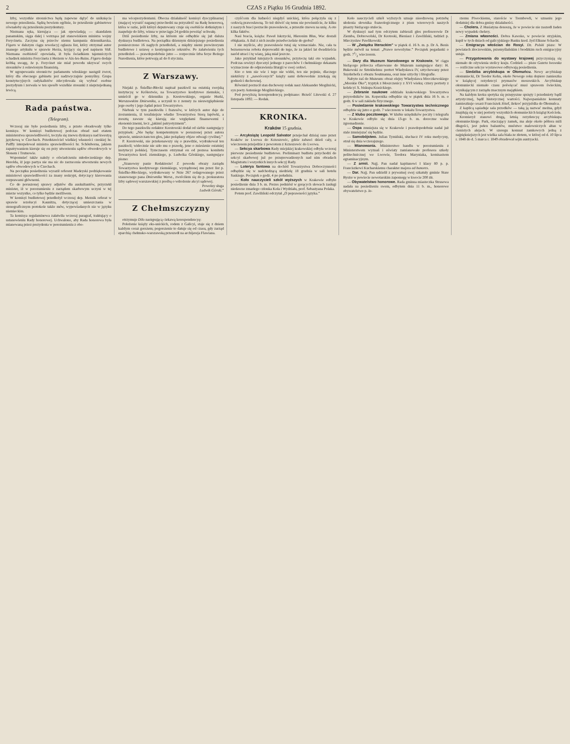2 CZAS z Piątku 16 Grudnia 1892.
Izby, wszystkie stronnictwa będą zapewne dążyć do uniknięcia nowego przesilenia. Sądzą bowiem ogólnie, że przesilenie gabinetowe równałoby się przesileniu prezydentury.
Nieznana ręka, kierująca — jak opowiadają — skandalem panamskim, sięga dalej i wstrząsa już stanowiskiem ministra wojny Freycineta. Zaczyna się przeciw niemu kampania dziennikarska. Figaro w dalszym ciągu rewelacyj ogłasza list, który otrzymał autor znanego artykułu w sprawie Herza, kryjący się pod napisem Vidi. Nieznana osobistość opowiada, iż była świadkiem tajemniczych schadzek ministra Freycineta z Herzem w Aix-les-Bains. Figaro dodaje krótką uwagę, że p. Freycinet nie miał powodu ukrywać swych stosunków z osławionym finansistą.
W ugrupowaniu stronnictw parlamentu włoskiego nastąpił zwrot, który dla obecnego gabinetu jest nadzwyczajnie pomyślny. Grupa konstytucyjnych radykalistów zdecydowała się wybrać osobne prezydyum i zerwała w ten sposób wszelkie stosunki z nieprzejednaną lewicą.
Rada państwa.
(Telegram).
Wczoraj nie było posiedzenia Izby, a przeto obradowały tylko komisye. W komisyi budżetowej podczas obrad nad etatem ministerstwa sprawiedliwości, toczyła się znowu dyskusya nad kwestyą językową w Czechach. Przedstawiciel wielkiej własności czeskiej hr. Palffy interpelował ministra sprawiedliwości hr. Schönborna, jakiem zapatrywaniem kieruje się on przy utworzeniu sądów obwodowych w Słonem i Trutnowie.
Wspomnieć także należy o oświadczeniu młodoczeskiego dep. Herolda, iż jego partya nie ma nic do zarzucenia utworzeniu nowych sądów obwodowych w Czechach.
Na początku posiedzenia wyraził referent Madeyski podziękowanie ministrowi sprawiedliwości za znany reskrypt, dotyczący kierowania rozprawami głównemi.
Co do poruszonej sprawy adjutów dla auskultantów, przyrzekł minister, iż w porozumieniu z zarządem skarbowym uczyni w tej mierze wszystko, co tylko będzie możliwem.
W komisyi budżetowej przedłożył wczoraj dep. Meznik referat w sprawie rezolucyi Kaunitza, dotyczącej umieszczania w stenograficznym protokole także mów, wypowiadanych nie w języku niemieckim.
Ta komisya regulaminowa załatwiła wczoraj paragraf, traktujący o ustanowieniu Rady honorowej. Uchwalono, aby Rada honorowa była mianowaną przez prezydenta w porozumieniu z obo-
ma wiceprezydentami. Obecna działalność komisyi dyscyplinarnej (mającej wyrazić naganę) przechodzi na przyszłość na Radę honorową, która w razie, jeśli któryś deputowany czuje się osobiście dotkniętym i zaapeluje do Izby, winna w przeciągu 24 godzin powziąć uchwałę.
Dziś posiedzenie Izby, na którem nie odbędzie się już dalsza dyskusya budżetowa. Na porządku dziennym dzisiejszego posiedzenia pomieszczono 16 nagłych przedłożeń, a między niemi prowizoryum budżetowe i ustawę o kontyngencie rekrutów. Po załatwieniu tych przedłożeń — prawdopodobnie jutro — rozpocznie Izba ferye Bożego Narodzenia, które potrwają aż do 8 stycznia.
Z Warszawy.
Niejaki p. Śniežko-Błocki napisał paszkwil na ostatnią swojską instytucyę w Królestwie, na Towarzystwo kredytowe ziemskie, i umieścił go w dzienniku p. Krestowskiego, organie Hurki, Warszawskim Dniewniku, a uczynił to z zemsty za nieuwzględnienie jego osoby i jego żądań przez Towarzystwo.
Niebrak w tym paszkwilu i frazesów, w których autor daje do zrozumienia, iż teraźniejsze władze Towarzystwa biorą łapówki, a zresztą zawsze się kierują nie względami finansowemi i ekonomicznemi, lecz „jakimś patryotyzmem”.
Do tego paszkwilu redaktor Krestowski dodał od siebie następujący przypisek: „Nie będąc kompetentnym w poruszonej przez autora sprawie, umieszczam ten głos, jako pożądany objaw odwagi cywilnej.”
P. Krestowski, nie przekonawszy się o prawdzie, wydrukował ten paszkwil; widocznie nie szło mu o prawdę, jeno o zniesienie ostatniej instytucyi polskiej. Tymczasem otrzymał on od prezesa komitetu Towarzystwa kred. ziemskiego, p. Ludwika Górskiego, następujące pismo:
„Szanowny panie Redaktorze! Z powodu obrazy zarządu Towarzystwa kredytowego ziemskiego, wyrządzonej mu przez list p. Śniežko-Błockiego, wydrukowany w Nrze 267 redagowanego przez szanownego pana Dniewnika Warsz., zwróciłem się do p. prokuratora Izby sądowej warszawskiej z prośbą o wdrożenie akcyi sądowej.
Powolny sługa
Ludwik Górski.”
Z Chełmszczyzny
otrzymuje Dilo następującą ciekawą korespondencyę:
Położenie księży eks-unickich, rodem z Galicyi, staje się z dniem każdym coraz gorszem; pogorszenie to datuje się od czasu, gdy zarząd eparchią chełmsko-warszawską przeszedł na archijereja Flawiana.
czyśćcem dla ludności niegdyś unickiej, która połączyła się z cerkwią prawosławną. To też dziwić się temu nie powinniście, że kilku z naszych braci porzuciło prawosławie, a przeszło znowu na unię. A oto kilka faktów.
Nasi bracia, księża: Paweł Iskrzycki, Hieronim Blus, Wac dostali obłąkania. A iluż z nich zeszło przedwcześnie do grobu?
I nie myślcie, aby prawosławie tutaj się wzmacniało. Nie, cała ta bezsensowna robota doprowadzi do tego, że za jakieś lat dwadzieścia naród utraci i tę wiarę, jaką miał jeszcze.
Jako przykład tutejszych stosunków, przytoczę taki oto wypadek. Podczas rewizyi dyecezyi jednego z parochów I chełmskiego dekanatu wyznaczono do odprawienia liturgii w swej cerkwi.
Kto o tem nie wie i tego nie widzi, ten nie pojmie, dlaczego niektórzy z „nawróconych” księży sami dobrowolnie zrzekają się godności duchownej.
Również porzucił stan duchowny rodak nasz Aleksander Mogilnicki, syn poety Antoniego Mogilnickiego.
Pod powyższą korespondencyą podpisano: Brześć Litewski d. 27 listopada 1892. — Rodak.
KRONIKA.
Kraków 15 grudnia.
— Arcyksiążę Leopold Salvator przejechał dzisiaj rano przez Kraków ze Lwowa do Krzeszowic, gdzie zabawi dzień cały, a wieczorem przejedzie z powrotem z Krzeszowic do Lwowa.
— Sekcya skarbowa Rady miejskiej krakowskiej odbyła wczoraj pierwsze posiedzenie budżetowe. Preliminarz budżetu przychodzi do sekcyi skarbowej już po przeprowadzonych nad nim obradach Magistratu i wszystkich innych sekcyj Rady.
— Loterya fantowa na dochód Towarzystwa Dobroczynności odbędzie się w nadchodzącą niedzielę 18 grudnia w sali hotelu Saskiego. Początek o godz. 4 po południu.
— Koło nauczycieli szkół wyższych w Krakowie odbyło posiedzenie dnia 3 b. m. Prezes podniósł w gorących słowach zasługi niedawno zmarłego członka Koła i Wydziału, prof. Sebastyana Polaka.
Potem prof. Zawiliński odczytał „O poprawności języka.”
Koło nauczycieli szkół wyższych uznaje nieodzowną potrzebę ułożenia słownika frazeologicznego z pism wzorowych naszych pisarzy bieżącego stulecia.
W dyskusyi nad tym odczytem zabierali głos profesorowie Dr Ziemba, Dobrowolski, Dr Krotoski, Bieniasz i Zawiliński, tudzież p. Mieczysław Pawlikowski.
— W „Związku literackim” w piątek d. 16 b. m. p. Dr A. Benis będzie mówił na temat: „Prawo nowożytne.” Początek pogadanki o godz. 71/2 wieczorem.
— Dary dla Muzeum Narodowego w Krakowie. W ciągu bieżącego półrocza ofiarowano do Muzeum następujące dary: H. Bukowski ze Sztokholmu: portret Władysława IV, sztychowany przez Snyderhofa z obrazu Soutmanna, oraz inne sztychy i litografie.
Nabyto zaś do Muzeum: obraz olejny Władysława Mroczkowskiego „Morskie Oko”; tryptyk z Moszczenicy z XVI wieku; cztery portrety z kolekcyi X. biskupa Krasickiego.
— Zebranie naukowe oddziału krakowskiego Towarzystwa przyrodników im. Kopernika odbędzie się w piątek dnia 16 b. m. o godz. 6 w sali zakładu fizycznego.
— Posiedzenie krakowskiego Towarzystwa technicznego odbędzie się jutro o godz. 7 wieczorem w lokalu Towarzystwa.
— Z klubu pocztowego. W klubie urzędników poczty i telegrafu w Krakowie odbyło się dnia 13-go b. m. doroczne walne zgromadzenie.
— Ospa zmniejsza się w Krakowie i prawdopodobnie nadal już stale zmniejszać się będzie.
— Samobójstwo. Julian Tymiński, słuchacz IV roku medycyny, otruł się dnia wczorajszego.
— Mianowania. Ministerstwo handlu w porozumieniu z Ministerstwem wyznań i oświaty zamianowało profesora szkoły politechnicznej we Lwowie, Teodora Maryniaka, komisarzem egzaminacyjnym.
— Z armii. Najj. Pan nadał kapitanowi I klasy 80 p. p. Franciszkowi Kucharskiemu charakter majora ad honores.
— Dar. Najj. Pan udzielił z prywatnej swej szkatuły gminie Stare Bystre w powiecie nowotarskim zapomogę w kwocie 200 złr.
— Obywatelstwo honorowe. Rada gminna miasteczka Strusowa nadała na posiedzeniu swem, odbytem dnia 11 b. m., honorowe obywatelstwo p. Je-
rzemu Piwockiemu, staroście w Trembowli, w uznaniu jego dodatniej dla dobra gminy działalności.
— Cholera. Z Husiatyna donoszą, że w powiecie nie zaszedł żaden nowy wypadek cholery.
— Zmiana własności. Dobra Kawsko, w powiecie stryjskim, kupił w tych dniach od galicyjskiego Banku kred. żyd Elkune Schacht.
— Emigracya włościan do Rosyi. Dz. Polski pisze: W powiatach złoczowskim, przemyślańskim i brodzkim ruch emigracyjny ustaje.
— Przygotowania do wystawy krajowej przyczyniają się niemało do ożywienia stolicy kraju. Codzień — pisze Gazeta lwowska — rozliczne sekcye wystawowe odbywają posiedzenia.
— Siedziba arcybiskupa w Ołomuńcu. Nowy arcybiskup ołomuniecki, Dr Teodor Kohn, około Nowego roku dopiero zamieszka w książęcej rezydencyi prymasów morawskich. Arcybiskup ołomuniecki niemało czasu poświęcać musi sprawom świeckim, wynikającym z zarządu znacznym majątkiem.
Na każdym kroku spotyka się przepyszne sprzęty i przedmioty bądź artystycznej, bądź historycznej wartości. Najwspanialsze komnaty zamieszkuje cesarz Franciszek Józef, ilekroć przyjeżdża do Ołomuńca.
Z kaplicą sąsiaduje sala przodków — taką ją nazwać można, gdyż znajdują się w niej portrety wszystkich ołomunieckich książąt Kościoła.
Kromieryż stanowi drugą, letnią rezydencyę arcybiskupa ołomunieckiego. Park, otaczający zamek, ma aleje około półtora mili długości, jest pełen bażantów, mnóstwo malowniczych altan w cienistych alejach. W szeregu komnat zamkowych jedną z najpiękniejszych jest wielka sala biała ze złotem, w której od d. 10 lipca r. 1848 do d. 5 marca r. 1849 obradował sejm austryacki.